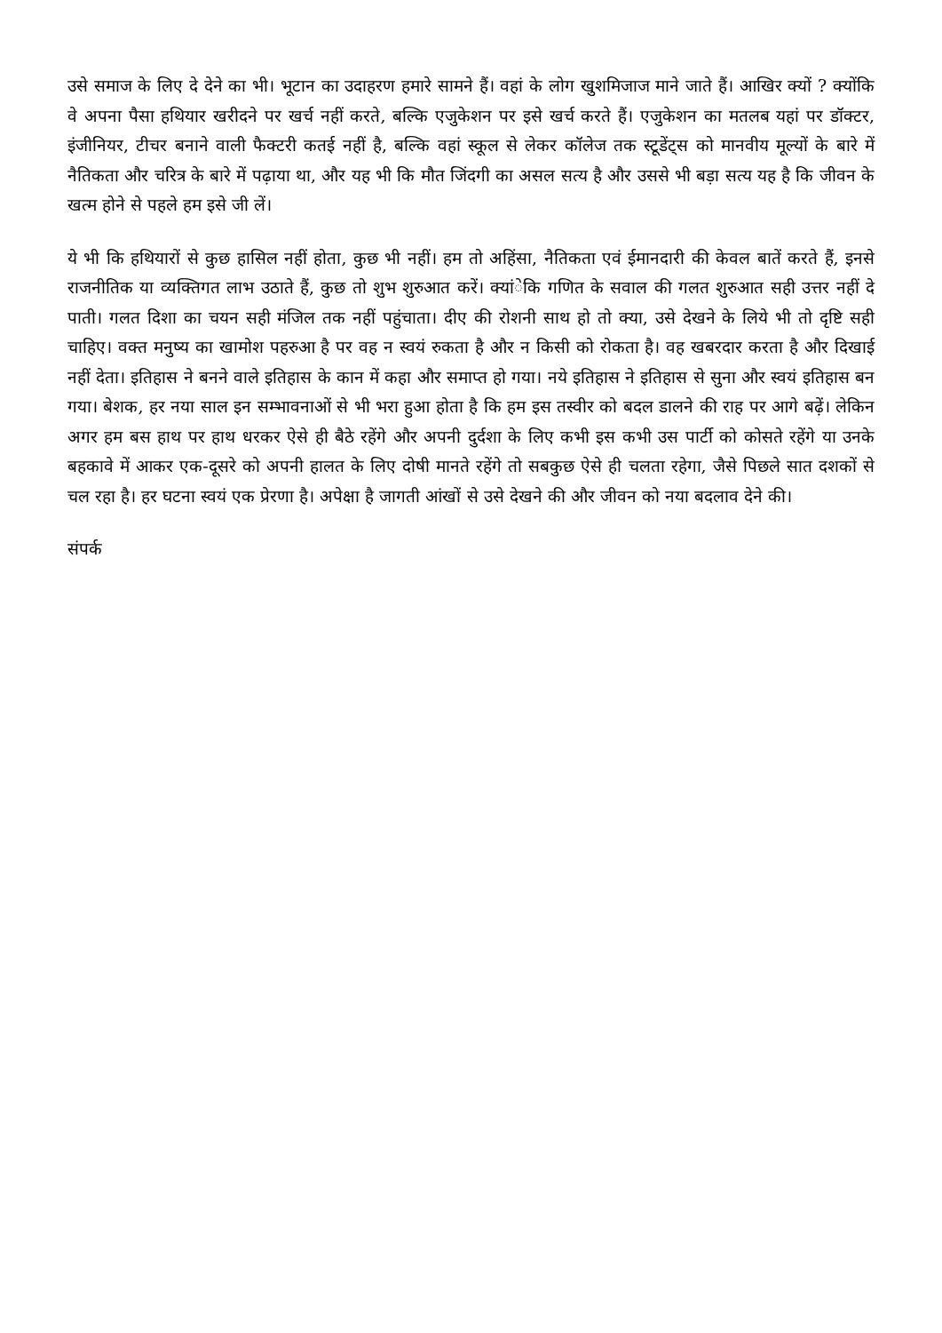उसे समाज के लिए दे देने का भी। भूटान का उदाहरण हमारे सामने हैं। वहां के लोग खुशमिजाज माने जाते हैं। आखिर क्यों ? क्योंकि वे अपना पैसा हथियार खरीदने पर खर्च नहीं करते, बल्कि एजुकेशन पर इसे खर्च करते हैं। एजुकेशन का मतलब यहां पर डॉक्टर, इंजीनियर, टीचर बनाने वाली फैक्टरी कतई नहीं है, बल्कि वहां स्कूल से लेकर कॉलेज तक स्टूडेंट्स को मानवीय मूल्यों के बारे में नैतिकता और चरित्र के बारे में पढ़ाया था, और यह भी कि मौत जिंदगी का असल सत्य है और उससे भी बड़ा सत्य यह है कि जीवन के खत्म होने से पहले हम इसे जी लें।
ये भी कि हथियारों से कुछ हासिल नहीं होता, कुछ भी नहीं। हम तो अहिंसा, नैतिकता एवं ईमानदारी की केवल बातें करते हैं, इनसे राजनीतिक या व्यक्तिगत लाभ उठाते हैं, कुछ तो शुभ शुरुआत करें। क्यांेकि गणित के सवाल की गलत शुरुआत सही उत्तर नहीं दे पाती। गलत दिशा का चयन सही मंजिल तक नहीं पहुंचाता। दीए की रोशनी साथ हो तो क्या, उसे देखने के लिये भी तो दृष्टि सही चाहिए। वक्त मनुष्य का खामोश पहरुआ है पर वह न स्वयं रुकता है और न किसी को रोकता है। वह खबरदार करता है और दिखाई नहीं देता। इतिहास ने बनने वाले इतिहास के कान में कहा और समाप्त हो गया। नये इतिहास ने इतिहास से सुना और स्वयं इतिहास बन गया। बेशक, हर नया साल इन सम्भावनाओं से भी भरा हुआ होता है कि हम इस तस्वीर को बदल डालने की राह पर आगे बढ़ें। लेकिन अगर हम बस हाथ पर हाथ धरकर ऐसे ही बैठे रहेंगे और अपनी दुर्दशा के लिए कभी इस कभी उस पार्टी को कोसते रहेंगे या उनके बहकावे में आकर एक-दूसरे को अपनी हालत के लिए दोषी मानते रहेंगे तो सबकुछ ऐसे ही चलता रहेगा, जैसे पिछले सात दशकों से चल रहा है। हर घटना स्वयं एक प्रेरणा है। अपेक्षा है जागती आंखों से उसे देखने की और जीवन को नया बदलाव देने की।
संपर्क